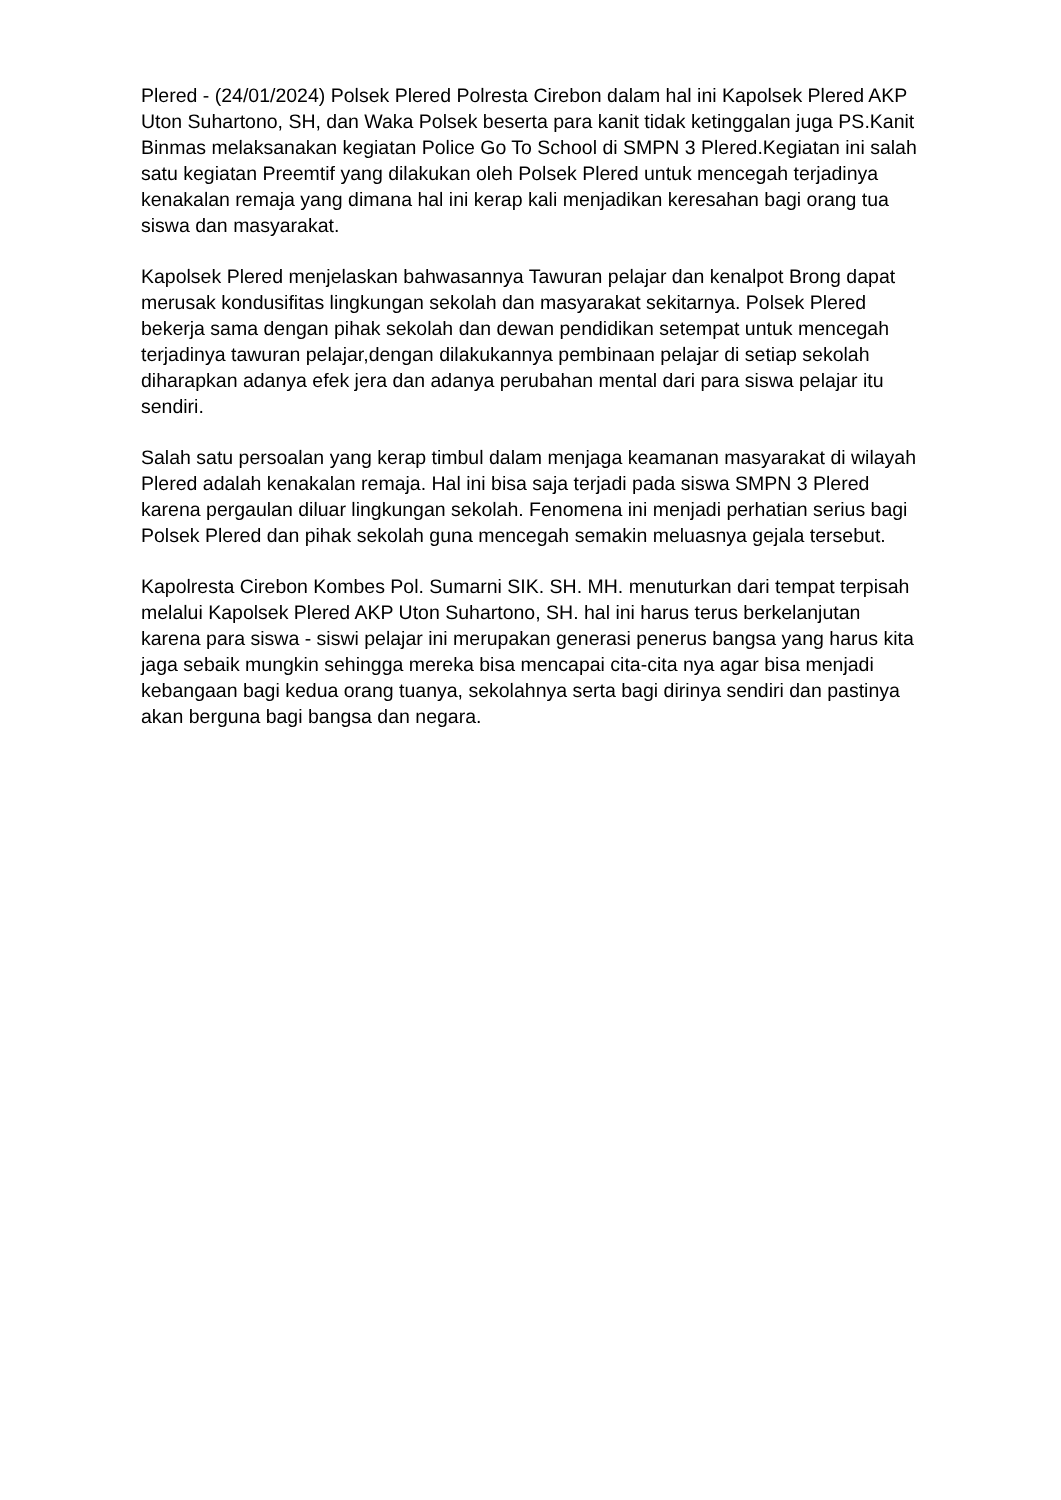Plered - (24/01/2024) Polsek Plered Polresta Cirebon dalam hal ini Kapolsek Plered AKP Uton Suhartono, SH, dan Waka Polsek beserta para kanit tidak ketinggalan juga PS.Kanit Binmas melaksanakan kegiatan Police Go To School di SMPN 3 Plered.Kegiatan ini salah satu kegiatan Preemtif yang dilakukan oleh Polsek Plered untuk mencegah terjadinya kenakalan remaja yang dimana hal ini kerap kali menjadikan keresahan bagi orang tua siswa dan masyarakat.
Kapolsek Plered menjelaskan bahwasannya Tawuran pelajar dan kenalpot Brong dapat merusak kondusifitas lingkungan sekolah dan masyarakat sekitarnya. Polsek Plered bekerja sama dengan pihak sekolah dan dewan pendidikan setempat untuk mencegah terjadinya tawuran pelajar,dengan dilakukannya pembinaan pelajar di setiap sekolah diharapkan adanya efek jera dan adanya perubahan mental dari para siswa pelajar itu sendiri.
Salah satu persoalan yang kerap timbul dalam menjaga keamanan masyarakat di wilayah Plered adalah kenakalan remaja. Hal ini bisa saja terjadi pada siswa SMPN 3 Plered karena pergaulan diluar lingkungan sekolah. Fenomena ini menjadi perhatian serius bagi Polsek Plered dan pihak sekolah guna mencegah semakin meluasnya gejala tersebut.
Kapolresta Cirebon Kombes Pol. Sumarni SIK. SH. MH. menuturkan dari tempat terpisah melalui Kapolsek Plered AKP Uton Suhartono, SH. hal ini harus terus berkelanjutan karena para siswa - siswi pelajar ini merupakan generasi penerus bangsa yang harus kita jaga sebaik mungkin sehingga mereka bisa mencapai cita-cita nya agar bisa menjadi kebangaan bagi kedua orang tuanya, sekolahnya serta bagi dirinya sendiri dan pastinya akan berguna bagi bangsa dan negara.